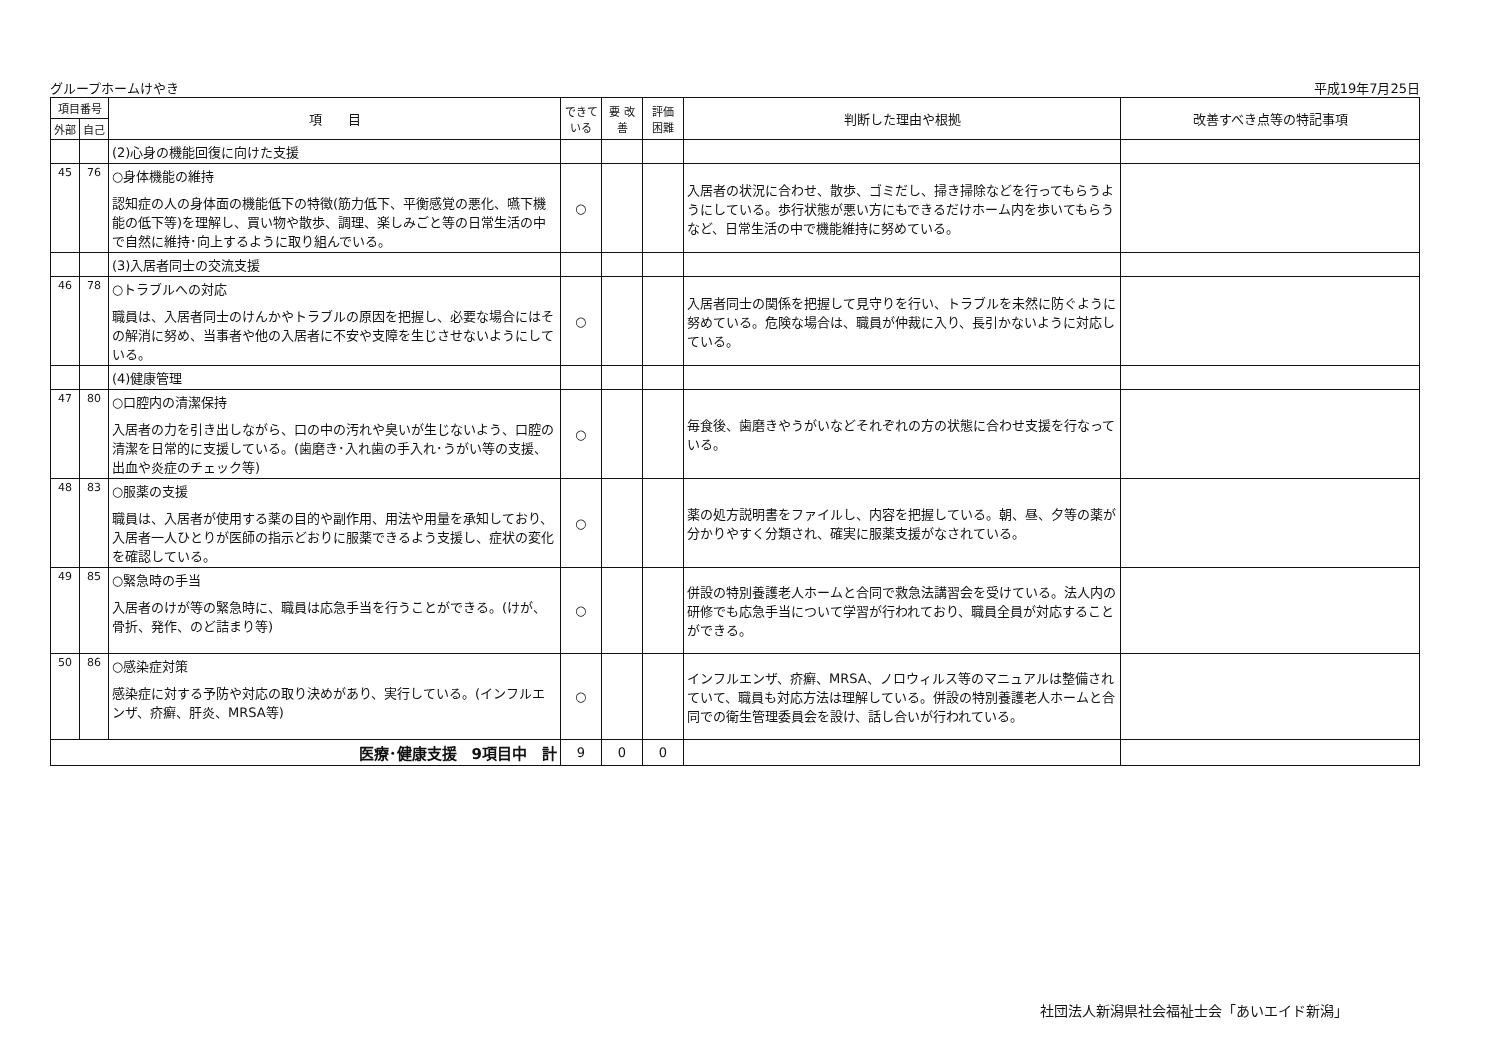グループホームけやき 平成19年7月25日
| 項目番号 | | 項 目 | できて いる | 要 改善 | 評価 困難 | 判断した理由や根拠 | 改善すべき点等の特記事項 |
| --- | --- | --- | --- | --- | --- | --- | --- |
| 外部 | 自己 | | | | | | |
| | | (2)心身の機能回復に向けた支援 | | | | | |
| 45 | 76 | ○身体機能の維持 認知症の人の身体面の機能低下の特徴(筋力低下、平衡感覚の悪化、嚥下機能の低下等)を理解し、買い物や散歩、調理、楽しみごと等の日常生活の中で自然に維持･向上するように取り組んでいる。 | ○ | | | 入居者の状況に合わせ、散歩、ゴミだし、掃き掃除などを行ってもらうようにしている。歩行状態が悪い方にもできるだけホーム内を歩いてもらうなど、日常生活の中で機能維持に努めている。 | |
| | | (3)入居者同士の交流支援 | | | | | |
| 46 | 78 | ○トラブルへの対応 職員は、入居者同士のけんかやトラブルの原因を把握し、必要な場合にはその解消に努め、当事者や他の入居者に不安や支障を生じさせないようにしている。 | ○ | | | 入居者同士の関係を把握して見守りを行い、トラブルを未然に防ぐように努めている。危険な場合は、職員が仲裁に入り、長引かないように対応している。 | |
| | | (4)健康管理 | | | | | |
| 47 | 80 | ○口腔内の清潔保持 入居者の力を引き出しながら、口の中の汚れや臭いが生じないよう、口腔の清潔を日常的に支援している。(歯磨き･入れ歯の手入れ･うがい等の支援、出血や炎症のチェック等) | ○ | | | 毎食後、歯磨きやうがいなどそれぞれの方の状態に合わせ支援を行なっている。 | |
| 48 | 83 | ○服薬の支援 職員は、入居者が使用する薬の目的や副作用、用法や用量を承知しており、入居者一人ひとりが医師の指示どおりに服薬できるよう支援し、症状の変化を確認している。 | ○ | | | 薬の処方説明書をファイルし、内容を把握している。朝、昼、夕等の薬が分かりやすく分類され、確実に服薬支援がなされている。 | |
| 49 | 85 | ○緊急時の手当 入居者のけが等の緊急時に、職員は応急手当を行うことができる。(けが、骨折、発作、のど詰まり等) | ○ | | | 併設の特別養護老人ホームと合同で救急法講習会を受けている。法人内の研修でも応急手当について学習が行われており、職員全員が対応することができる。 | |
| 50 | 86 | ○感染症対策 感染症に対する予防や対応の取り決めがあり、実行している。(インフルエンザ、疥癬、肝炎、MRSA等) | ○ | | | インフルエンザ、疥癬、MRSA、ノロウィルス等のマニュアルは整備されていて、職員も対応方法は理解している。併設の特別養護老人ホームと合同での衛生管理委員会を設け、話し合いが行われている。 | |
| 医療･健康支援 9項目中 計 | | | 9 | 0 | 0 | | |
社団法人新潟県社会福祉士会「あいエイド新潟」